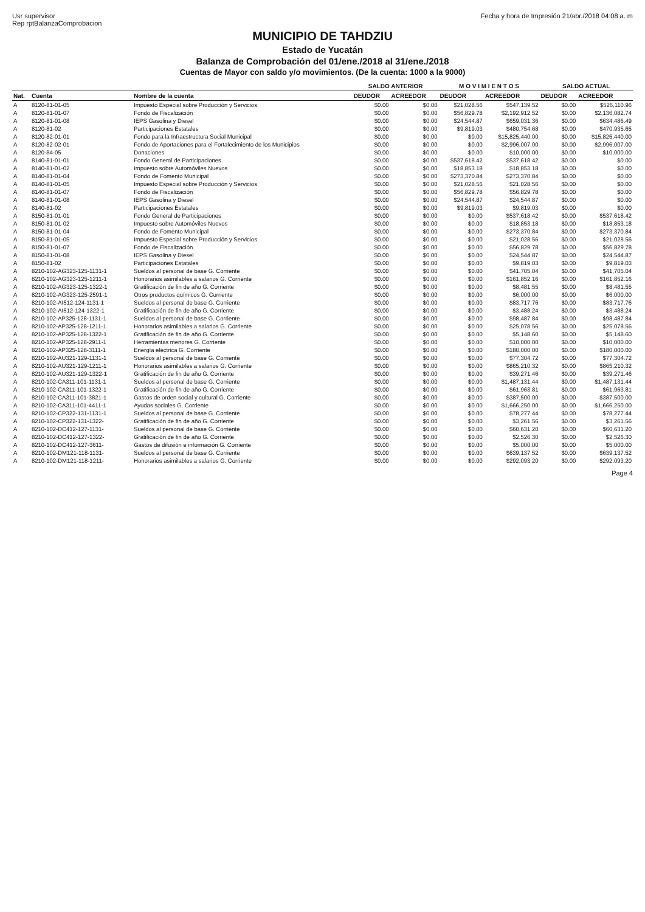Usr supervisor
Rep rptBalanzaComprobacion
Fecha y hora de Impresión 21/abr./2018 04:08 a. m
MUNICIPIO DE TAHDZIU
Estado de Yucatán
Balanza de Comprobación del 01/ene./2018 al 31/ene./2018
Cuentas de Mayor con saldo y/o movimientos. (De la cuenta: 1000 a la 9000)
| | | | SALDO ANTERIOR | | M O V I M I E N T O S | | SALDO ACTUAL | |
| --- | --- | --- | --- | --- | --- | --- | --- | --- |
| Nat. | Cuenta | Nombre de la cuenta | DEUDOR | ACREEDOR | DEUDOR | ACREEDOR | DEUDOR | ACREEDOR |
| A | 8120-81-01-05 | Impuesto Especial sobre Producción y Servicios | $0.00 | $0.00 | $21,028.56 | $547,139.52 | $0.00 | $526,110.96 |
| A | 8120-81-01-07 | Fondo de Fiscalización | $0.00 | $0.00 | $56,829.78 | $2,192,912.52 | $0.00 | $2,136,082.74 |
| A | 8120-81-01-08 | IEPS Gasolina y Diesel | $0.00 | $0.00 | $24,544.87 | $659,031.36 | $0.00 | $634,486.49 |
| A | 8120-81-02 | Participaciones Estatales | $0.00 | $0.00 | $9,819.03 | $480,754.68 | $0.00 | $470,935.65 |
| A | 8120-82-01-01 | Fondo para la Infraestructura Social Municipal | $0.00 | $0.00 | $0.00 | $15,825,440.00 | $0.00 | $15,825,440.00 |
| A | 8120-82-02-01 | Fondo de Aportaciones para el Fortalecimiento de los Municipios | $0.00 | $0.00 | $0.00 | $2,996,007.00 | $0.00 | $2,996,007.00 |
| A | 8120-84-05 | Donaciones | $0.00 | $0.00 | $0.00 | $10,000.00 | $0.00 | $10,000.00 |
| A | 8140-81-01-01 | Fondo General de Participaciones | $0.00 | $0.00 | $537,618.42 | $537,618.42 | $0.00 | $0.00 |
| A | 8140-81-01-02 | Impuesto sobre Automóviles Nuevos | $0.00 | $0.00 | $18,853.18 | $18,853.18 | $0.00 | $0.00 |
| A | 8140-81-01-04 | Fondo de Fomento Municipal | $0.00 | $0.00 | $273,370.84 | $273,370.84 | $0.00 | $0.00 |
| A | 8140-81-01-05 | Impuesto Especial sobre Producción y Servicios | $0.00 | $0.00 | $21,028.56 | $21,028.56 | $0.00 | $0.00 |
| A | 8140-81-01-07 | Fondo de Fiscalización | $0.00 | $0.00 | $56,829.78 | $56,829.78 | $0.00 | $0.00 |
| A | 8140-81-01-08 | IEPS Gasolina y Diesel | $0.00 | $0.00 | $24,544.87 | $24,544.87 | $0.00 | $0.00 |
| A | 8140-81-02 | Participaciones Estatales | $0.00 | $0.00 | $9,819.03 | $9,819.03 | $0.00 | $0.00 |
| A | 8150-81-01-01 | Fondo General de Participaciones | $0.00 | $0.00 | $0.00 | $537,618.42 | $0.00 | $537,618.42 |
| A | 8150-81-01-02 | Impuesto sobre Automóviles Nuevos | $0.00 | $0.00 | $0.00 | $18,853.18 | $0.00 | $18,853.18 |
| A | 8150-81-01-04 | Fondo de Fomento Municipal | $0.00 | $0.00 | $0.00 | $273,370.84 | $0.00 | $273,370.84 |
| A | 8150-81-01-05 | Impuesto Especial sobre Producción y Servicios | $0.00 | $0.00 | $0.00 | $21,028.56 | $0.00 | $21,028.56 |
| A | 8150-81-01-07 | Fondo de Fiscalización | $0.00 | $0.00 | $0.00 | $56,829.78 | $0.00 | $56,829.78 |
| A | 8150-81-01-08 | IEPS Gasolina y Diesel | $0.00 | $0.00 | $0.00 | $24,544.87 | $0.00 | $24,544.87 |
| A | 8150-81-02 | Participaciones Estatales | $0.00 | $0.00 | $0.00 | $9,819.03 | $0.00 | $9,819.03 |
| A | 8210-102-AG323-125-1131-1 | Sueldos al personal de base G. Corriente | $0.00 | $0.00 | $0.00 | $41,705.04 | $0.00 | $41,705.04 |
| A | 8210-102-AG323-125-1211-1 | Honorarios asimilables a salarios G. Corriente | $0.00 | $0.00 | $0.00 | $161,852.16 | $0.00 | $161,852.16 |
| A | 8210-102-AG323-125-1322-1 | Gratificación de fin de año G. Corriente | $0.00 | $0.00 | $0.00 | $8,481.55 | $0.00 | $8,481.55 |
| A | 8210-102-AG323-125-2591-1 | Otros productos químicos G. Corriente | $0.00 | $0.00 | $0.00 | $6,000.00 | $0.00 | $6,000.00 |
| A | 8210-102-AI512-124-1131-1 | Sueldos al personal de base G. Corriente | $0.00 | $0.00 | $0.00 | $83,717.76 | $0.00 | $83,717.76 |
| A | 8210-102-AI512-124-1322-1 | Gratificación de fin de año G. Corriente | $0.00 | $0.00 | $0.00 | $3,488.24 | $0.00 | $3,488.24 |
| A | 8210-102-AP325-128-1131-1 | Sueldos al personal de base G. Corriente | $0.00 | $0.00 | $0.00 | $98,487.84 | $0.00 | $98,487.84 |
| A | 8210-102-AP325-128-1211-1 | Honorarios asimilables a salarios G. Corriente | $0.00 | $0.00 | $0.00 | $25,078.56 | $0.00 | $25,078.56 |
| A | 8210-102-AP325-128-1322-1 | Gratificación de fin de año G. Corriente | $0.00 | $0.00 | $0.00 | $5,148.60 | $0.00 | $5,148.60 |
| A | 8210-102-AP325-128-2911-1 | Herramientas menores G. Corriente | $0.00 | $0.00 | $0.00 | $10,000.00 | $0.00 | $10,000.00 |
| A | 8210-102-AP325-128-3111-1 | Energía eléctrica G. Corriente | $0.00 | $0.00 | $0.00 | $180,000.00 | $0.00 | $180,000.00 |
| A | 8210-102-AU321-129-1131-1 | Sueldos al personal de base G. Corriente | $0.00 | $0.00 | $0.00 | $77,304.72 | $0.00 | $77,304.72 |
| A | 8210-102-AU321-129-1211-1 | Honorarios asimilables a salarios G. Corriente | $0.00 | $0.00 | $0.00 | $865,210.32 | $0.00 | $865,210.32 |
| A | 8210-102-AU321-129-1322-1 | Gratificación de fin de año G. Corriente | $0.00 | $0.00 | $0.00 | $39,271.46 | $0.00 | $39,271.46 |
| A | 8210-102-CA311-101-1131-1 | Sueldos al personal de base G. Corriente | $0.00 | $0.00 | $0.00 | $1,487,131.44 | $0.00 | $1,487,131.44 |
| A | 8210-102-CA311-101-1322-1 | Gratificación de fin de año G. Corriente | $0.00 | $0.00 | $0.00 | $61,963.81 | $0.00 | $61,963.81 |
| A | 8210-102-CA311-101-3821-1 | Gastos de orden social y cultural G. Corriente | $0.00 | $0.00 | $0.00 | $387,500.00 | $0.00 | $387,500.00 |
| A | 8210-102-CA311-101-4411-1 | Ayudas sociales G. Corriente | $0.00 | $0.00 | $0.00 | $1,666,250.00 | $0.00 | $1,666,250.00 |
| A | 8210-102-CP322-131-1131-1 | Sueldos al personal de base G. Corriente | $0.00 | $0.00 | $0.00 | $78,277.44 | $0.00 | $78,277.44 |
| A | 8210-102-CP322-131-1322- | Gratificación de fin de año G. Corriente | $0.00 | $0.00 | $0.00 | $3,261.56 | $0.00 | $3,261.56 |
| A | 8210-102-DC412-127-1131- | Sueldos al personal de base G. Corriente | $0.00 | $0.00 | $0.00 | $60,631.20 | $0.00 | $60,631.20 |
| A | 8210-102-DC412-127-1322- | Gratificación de fin de año G. Corriente | $0.00 | $0.00 | $0.00 | $2,526.30 | $0.00 | $2,526.30 |
| A | 8210-102-DC412-127-3611- | Gastos de difusión e información G. Corriente | $0.00 | $0.00 | $0.00 | $5,000.00 | $0.00 | $5,000.00 |
| A | 8210-102-DM121-118-1131- | Sueldos al personal de base G. Corriente | $0.00 | $0.00 | $0.00 | $639,137.52 | $0.00 | $639,137.52 |
| A | 8210-102-DM121-118-1211- | Honorarios asimilables a salarios G. Corriente | $0.00 | $0.00 | $0.00 | $292,093.20 | $0.00 | $292,093.20 |
Page 4